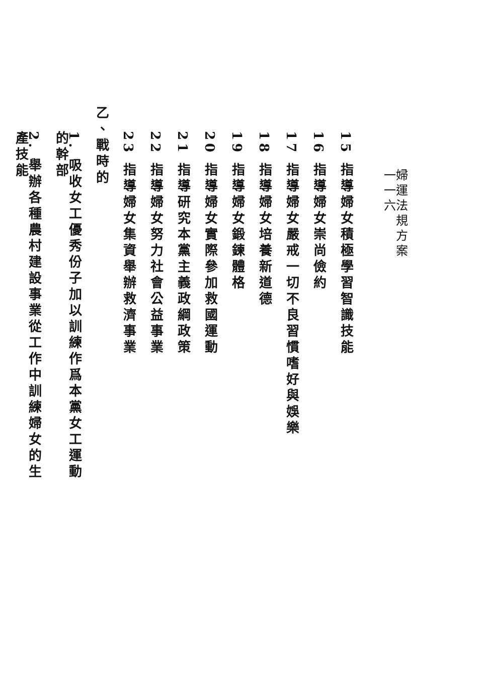婦運法規方案　　　　　　　　　　　　　　一一六
15 指導婦女積極學習智識技能
16 指導婦女崇尚儉約
17 指導婦女嚴戒一切不良習慣嗜好與娛樂
18 指導婦女培養新道德
19 指導婦女鍛鍊體格
20 指導婦女實際參加救國運動
21 指導研究本黨主義政綱政策
22 指導婦女努力社會公益事業
23 指導婦女集資舉辦救濟事業
乙、戰時的
1. 吸收女工優秀份子加以訓練作爲本黨女工運動的幹部
2. 舉辦各種農村建設事業從工作中訓練婦女的生產技能